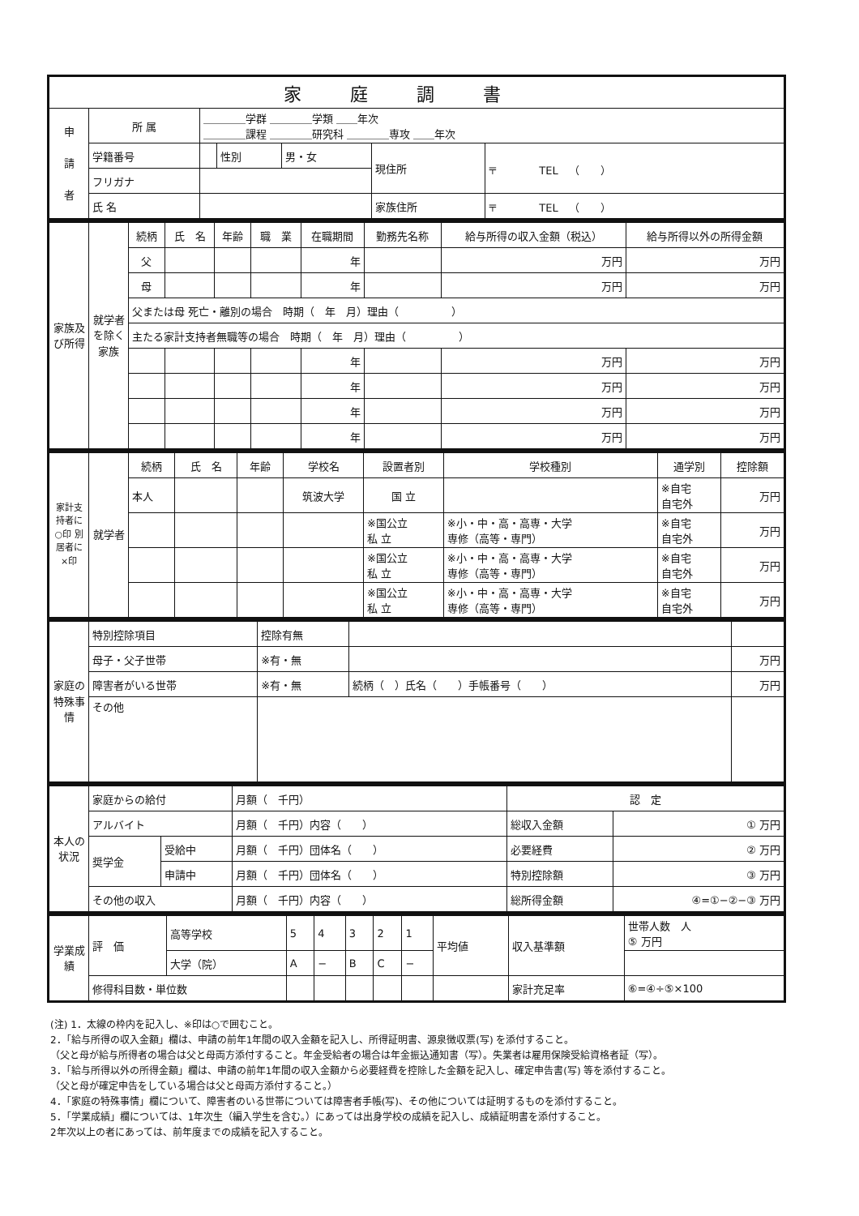| 家庭調書 | | | | | | |
| --- | --- | --- | --- | --- | --- | --- |
| 申 請 者 | 所 属 | ＿＿＿＿学群 ＿＿＿＿学類 ＿＿年次 ＿＿＿＿課程 ＿＿＿＿研究科 ＿＿＿＿専攻 ＿＿年次 | | | | |
| | 学籍番号 | | 性別 | 男・女 | 現住所 | 〒 TEL （ ） |
| | フリガナ | | | | | |
| | 氏 名 | | | | 家族住所 | 〒 TEL （ ） |
| 家族及び所得 | 就学者を除く家族 | 続柄 | 氏 名 | 年齢 | 職 業 | 在職期間 | 勤務先名称 | 給与所得の収入金額（税込） | 給与所得以外の所得金額 |
| | | 父 | | | | 年 | | 万円 | 万円 |
| | | 母 | | | | 年 | | 万円 | 万円 |
| | | 父または母 死亡・離別の場合 時期（ 年 月）理由（ ） | | | | | | | |
| | | 主たる家計支持者無職等の場合 時期（ 年 月）理由（ ） | | | | | | | |
| | | | | | | 年 | | 万円 | 万円 |
| | | | | | | 年 | | 万円 | 万円 |
| | | | | | | 年 | | 万円 | 万円 |
| | | | | | | 年 | | 万円 | 万円 |
| 家計支持者に○印 別居者に×印 | 就学者 | 続柄 | 氏 名 | 年齢 | 学校名 | 設置者別 | 学校種別 | 通学別 | 控除額 |
| | | 本人 | | | 筑波大学 | 国 立 | | ※自宅 自宅外 | 万円 |
| | | | | | | ※国公立 私 立 | ※小・中・高・高専・大学 専修（高等・専門） | ※自宅 自宅外 | 万円 |
| | | | | | | ※国公立 私 立 | ※小・中・高・高専・大学 専修（高等・専門） | ※自宅 自宅外 | 万円 |
| | | | | | | ※国公立 私 立 | ※小・中・高・高専・大学 専修（高等・専門） | ※自宅 自宅外 | 万円 |
| 家庭の特殊事情 | 特別控除項目 | 控除有無 | | |
| | 母子・父子世帯 | ※有・無 | | 万円 |
| | 障害者がいる世帯 | ※有・無 | 続柄（ ）氏名（ ）手帳番号（ ） | 万円 |
| | その他 | | | |
| 本人の状況 | 家庭からの給付 | | 月額（ 千円） | 認 定 | |
| | アルバイト | | 月額（ 千円）内容（ ） | 総収入金額 | ① 万円 |
| | 奨学金 | 受給中 | 月額（ 千円）団体名（ ） | 必要経費 | ② 万円 |
| | | 申請中 | 月額（ 千円）団体名（ ） | 特別控除額 | ③ 万円 |
| | その他の収入 | | 月額（ 千円）内容（ ） | 総所得金額 | ④=①−②−③ 万円 |
| 学業成績 | 評 価 | 高等学校 | 5 | 4 | 3 | 2 | 1 | 平均値 | 収入基準額 | 世帯人数 人 ⑤ 万円 |
| | | 大学（院） | A | − | B | C | − | | | |
| | 修得科目数・単位数 | | | | | | | | 家計充足率 | ⑥=④÷⑤×100 |
(注) 1．太線の枠内を記入し、※印は○で囲むこと。
2．「給与所得の収入金額」欄は、申請の前年1年間の収入金額を記入し、所得証明書、源泉徴収票(写) を添付すること。
（父と母が給与所得者の場合は父と母両方添付すること。年金受給者の場合は年金振込通知書（写）。失業者は雇用保険受給資格者証（写）。
3．「給与所得以外の所得金額」欄は、申請の前年1年間の収入金額から必要経費を控除した金額を記入し、確定申告書(写) 等を添付すること。
（父と母が確定申告をしている場合は父と母両方添付すること。）
4．「家庭の特殊事情」欄について、障害者のいる世帯については障害者手帳(写)、その他については証明するものを添付すること。
5．「学業成績」欄については、1年次生（編入学生を含む。）にあっては出身学校の成績を記入し、成績証明書を添付すること。
2年次以上の者にあっては、前年度までの成績を記入すること。